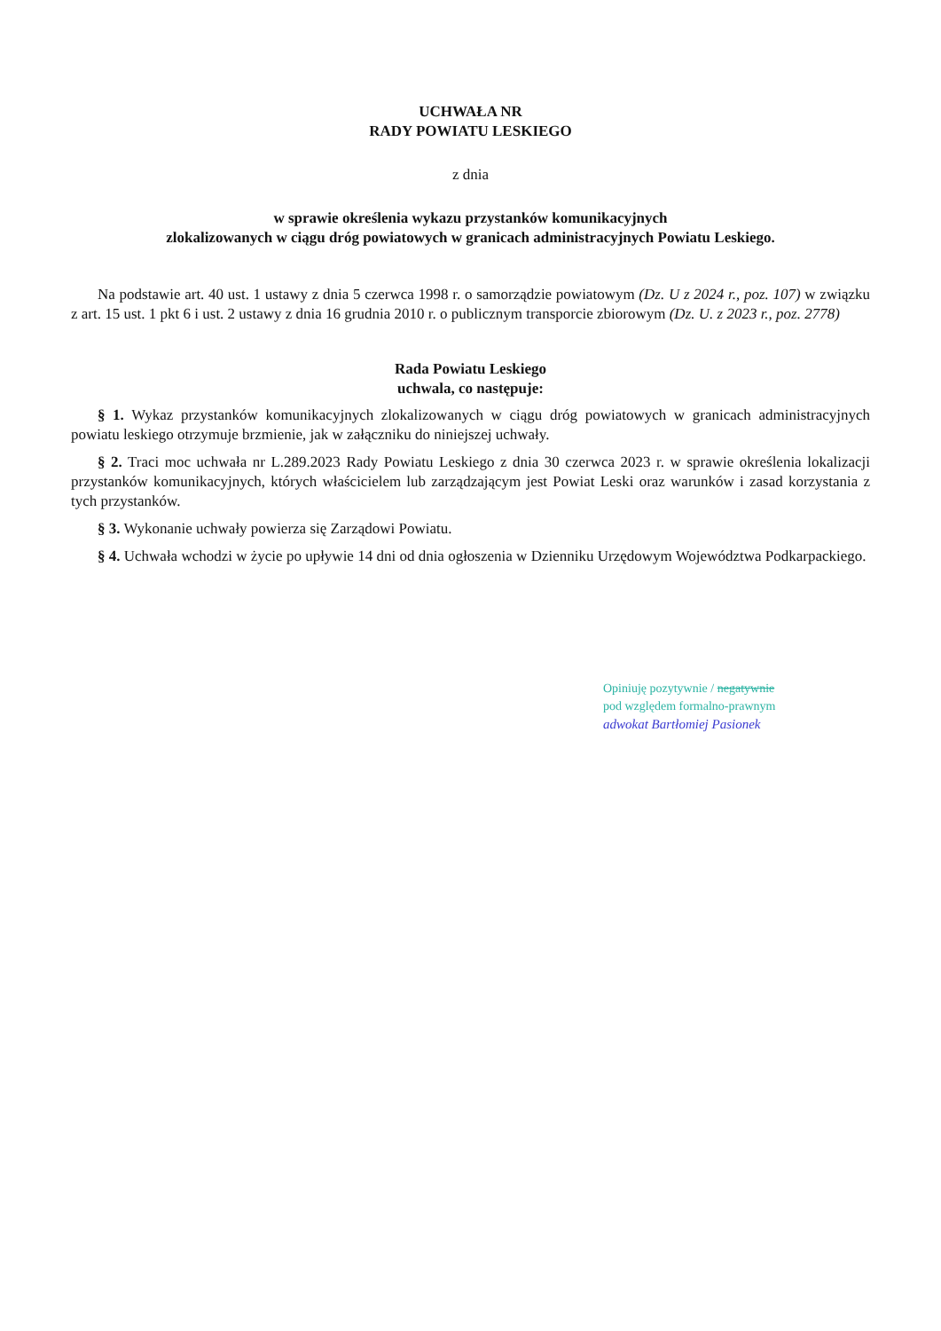UCHWAŁA NR
RADY POWIATU LESKIEGO
z dnia
w sprawie określenia wykazu przystanków komunikacyjnych
zlokalizowanych w ciągu dróg powiatowych w granicach administracyjnych Powiatu Leskiego.
Na podstawie art. 40 ust. 1 ustawy z dnia 5 czerwca 1998 r. o samorządzie powiatowym (Dz. U z 2024 r., poz. 107) w związku z art. 15 ust. 1 pkt 6 i ust. 2 ustawy z dnia 16 grudnia 2010 r. o publicznym transporcie zbiorowym (Dz. U. z 2023 r., poz. 2778)
Rada Powiatu Leskiego
uchwala, co następuje:
§ 1. Wykaz przystanków komunikacyjnych zlokalizowanych w ciągu dróg powiatowych w granicach administracyjnych powiatu leskiego otrzymuje brzmienie, jak w załączniku do niniejszej uchwały.
§ 2. Traci moc uchwała nr L.289.2023 Rady Powiatu Leskiego z dnia 30 czerwca 2023 r. w sprawie określenia lokalizacji przystanków komunikacyjnych, których właścicielem lub zarządzającym jest Powiat Leski oraz warunków i zasad korzystania z tych przystanków.
§ 3. Wykonanie uchwały powierza się Zarządowi Powiatu.
§ 4. Uchwała wchodzi w życie po upływie 14 dni od dnia ogłoszenia w Dzienniku Urzędowym Województwa Podkarpackiego.
Opiniuję pozytywnie / negatywnie
pod względem formalno-prawnym
adwokat Bartłomiej Pasionek